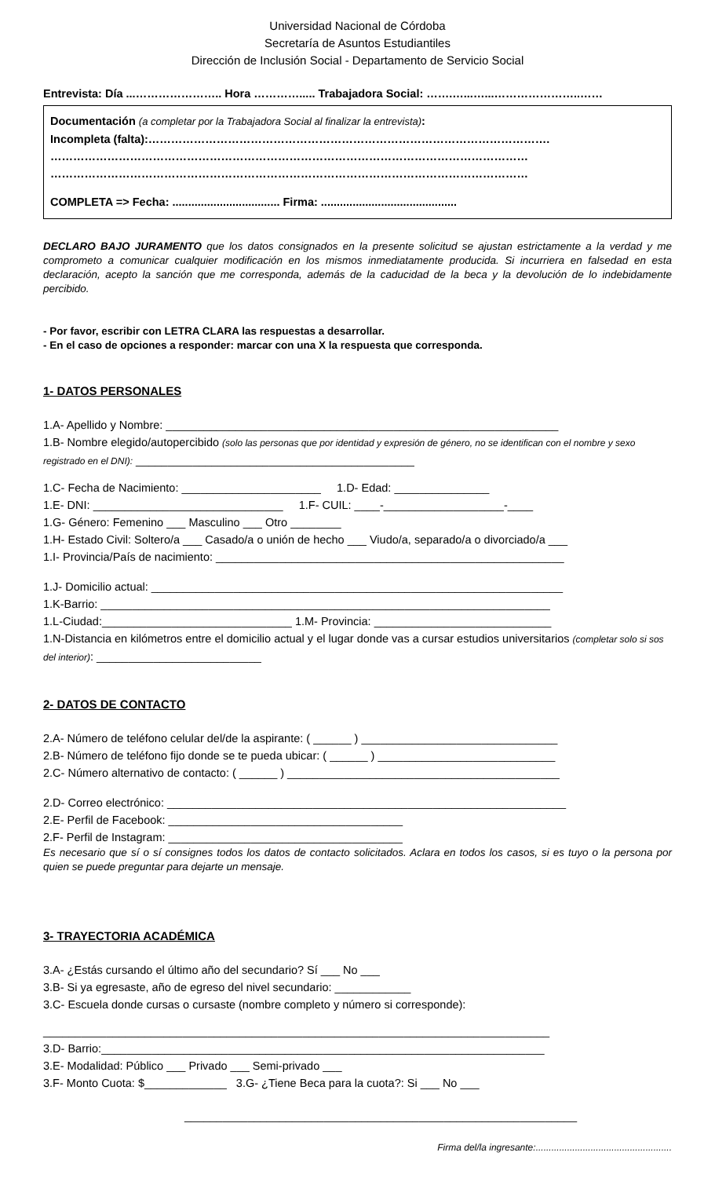Universidad Nacional de Córdoba
Secretaría de Asuntos Estudiantiles
Dirección de Inclusión Social - Departamento de Servicio Social
Entrevista: Día ...………………….. Hora …………..... Trabajadora Social: …….…...…...…………………..……
Documentación (a completar por la Trabajadora Social al finalizar la entrevista):
Incompleta (falta):…………………………………………………………………………………………….
………………………………………………………………………………………………………………
………………………………………………………………………………………………………………
COMPLETA => Fecha: .................................. Firma: ...........................................
DECLARO BAJO JURAMENTO que los datos consignados en la presente solicitud se ajustan estrictamente a la verdad y me comprometo a comunicar cualquier modificación en los mismos inmediatamente producida. Si incurriera en falsedad en esta declaración, acepto la sanción que me corresponda, además de la caducidad de la beca y la devolución de lo indebidamente percibido.
- Por favor, escribir con LETRA CLARA las respuestas a desarrollar.
- En el caso de opciones a responder: marcar con una X la respuesta que corresponda.
1- DATOS PERSONALES
1.A- Apellido y Nombre: ______________________________________________________________
1.B- Nombre elegido/autopercibido (solo las personas que por identidad y expresión de género, no se identifican con el nombre y sexo registrado en el DNI): ____________________________________________
1.C- Fecha de Nacimiento: ______________________ 1.D- Edad: _______________
1.E- DNI: ______________________________ 1.F- CUIL: ____-___________________-____
1.G- Género: Femenino ___ Masculino ___ Otro ________
1.H- Estado Civil: Soltero/a ___ Casado/a o unión de hecho ___ Viudo/a, separado/a o divorciado/a ___
1.I- Provincia/País de nacimiento: _______________________________________________________
1.J- Domicilio actual: _________________________________________________________________
1.K-Barrio: _______________________________________________________________________
1.L-Ciudad:______________________________ 1.M- Provincia: ____________________________
1.N-Distancia en kilómetros entre el domicilio actual y el lugar donde vas a cursar estudios universitarios (completar solo si sos del interior): __________________________
2- DATOS DE CONTACTO
2.A- Número de teléfono celular del/de la aspirante: ( ______ ) _______________________________
2.B- Número de teléfono fijo donde se te pueda ubicar: ( ______ ) ____________________________
2.C- Número alternativo de contacto: ( ______ ) ___________________________________________
2.D- Correo electrónico: _______________________________________________________________
2.E- Perfil de Facebook: _____________________________________
2.F- Perfil de Instagram: _____________________________________
Es necesario que sí o sí consignes todos los datos de contacto solicitados. Aclara en todos los casos, si es tuyo o la persona por quien se puede preguntar para dejarte un mensaje.
3- TRAYECTORIA ACADÉMICA
3.A- ¿Estás cursando el último año del secundario? Sí ___ No ___
3.B- Si ya egresaste, año de egreso del nivel secundario: ____________
3.C- Escuela donde cursas o cursaste (nombre completo y número si corresponde):
________________________________________________________________________________
3.D- Barrio:______________________________________________________________________
3.E- Modalidad: Público ___ Privado ___ Semi-privado ___
3.F- Monto Cuota: $_____________ 3.G- ¿Tiene Beca para la cuota?: Si ___ No ___
______________________________________________________________
Firma del/la ingresante:....................................................